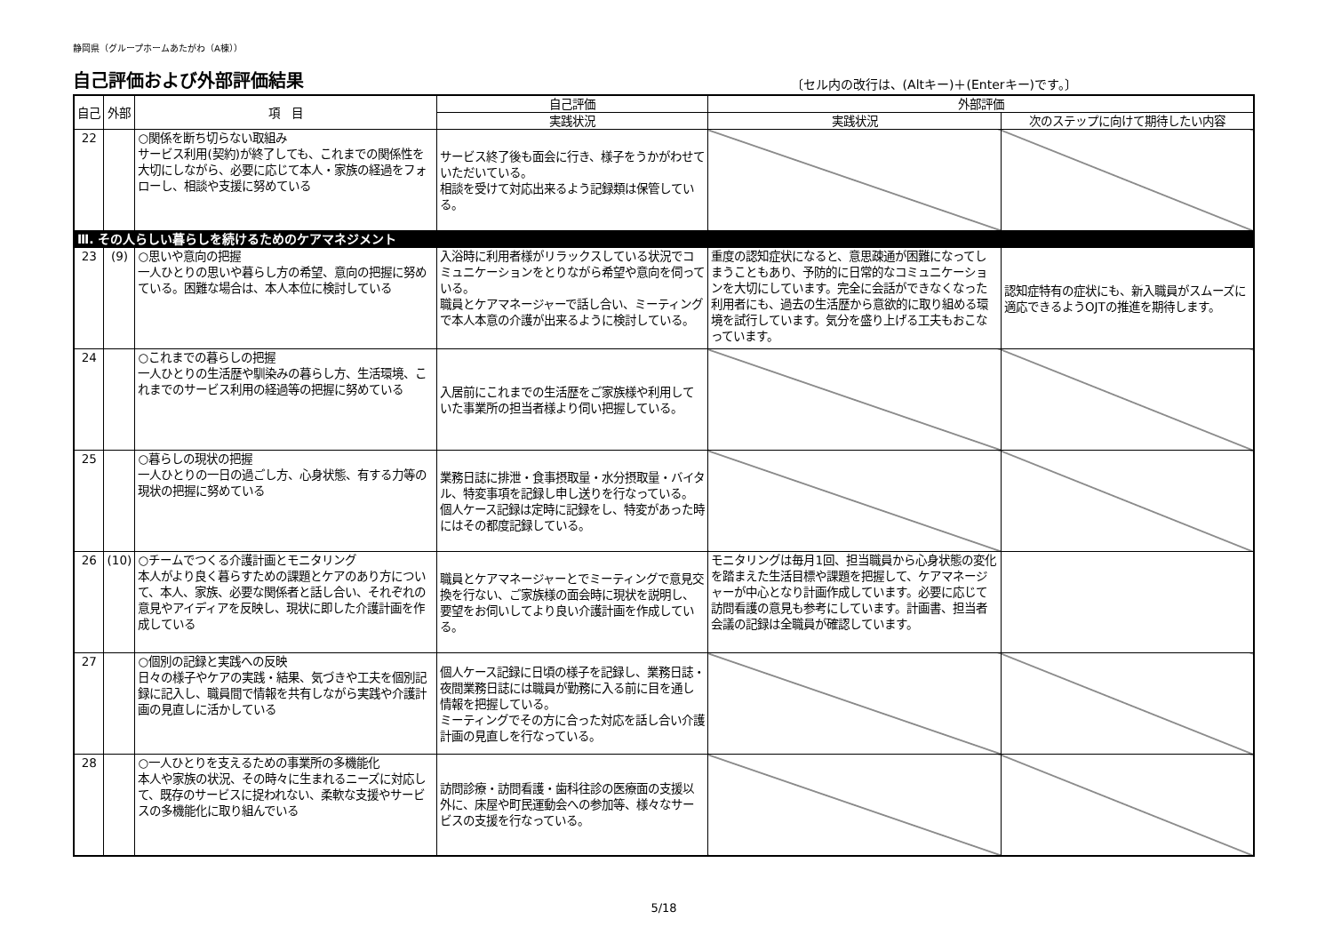静岡県（グループホームあたがわ（A棟））
自己評価および外部評価結果
〔セル内の改行は、(Altキー)＋(Enterキー)です。〕
| 自己 | 外部 | 項 目 | 自己評価 | 外部評価 | |
| --- | --- | --- | --- | --- | --- |
| | | | 実践状況 | 実践状況 | 次のステップに向けて期待したい内容 |
| 22 | | ○関係を断ち切らない取組み サービス利用(契約)が終了しても、これまでの関係性を大切にしながら、必要に応じて本人・家族の経過をフォローし、相談や支援に努めている | サービス終了後も面会に行き、様子をうかがわせていただいている。 相談を受けて対応出来るよう記録類は保管している。 | | |
| Ⅲ. その人らしい暮らしを続けるためのケアマネジメント | | | | | |
| 23 | (9) | ○思いや意向の把握 一人ひとりの思いや暮らし方の希望、意向の把握に努めている。困難な場合は、本人本位に検討している | 入浴時に利用者様がリラックスしている状況でコミュニケーションをとりながら希望や意向を伺っている。 職員とケアマネージャーで話し合い、ミーティングで本人本意の介護が出来るように検討している。 | 重度の認知症状になると、意思疎通が困難になってしまうこともあり、予防的に日常的なコミュニケーションを大切にしています。完全に会話ができなくなった利用者にも、過去の生活歴から意欲的に取り組める環境を試行しています。気分を盛り上げる工夫もおこなっています。 | 認知症特有の症状にも、新入職員がスムーズに適応できるようOJTの推進を期待します。 |
| 24 | | ○これまでの暮らしの把握 一人ひとりの生活歴や馴染みの暮らし方、生活環境、これまでのサービス利用の経過等の把握に努めている | 入居前にこれまでの生活歴をご家族様や利用していた事業所の担当者様より伺い把握している。 | | |
| 25 | | ○暮らしの現状の把握 一人ひとりの一日の過ごし方、心身状態、有する力等の現状の把握に努めている | 業務日誌に排泄・食事摂取量・水分摂取量・バイタル、特変事項を記録し申し送りを行なっている。 個人ケース記録は定時に記録をし、特変があった時にはその都度記録している。 | | |
| 26 | (10) | ○チームでつくる介護計画とモニタリング 本人がより良く暮らすための課題とケアのあり方について、本人、家族、必要な関係者と話し合い、それぞれの意見やアイディアを反映し、現状に即した介護計画を作成している | 職員とケアマネージャーとでミーティングで意見交換を行ない、ご家族様の面会時に現状を説明し、要望をお伺いしてより良い介護計画を作成している。 | モニタリングは毎月1回、担当職員から心身状態の変化を踏まえた生活目標や課題を把握して、ケアマネージャーが中心となり計画作成しています。必要に応じて訪問看護の意見も参考にしています。計画書、担当者会議の記録は全職員が確認しています。 | |
| 27 | | ○個別の記録と実践への反映 日々の様子やケアの実践・結果、気づきや工夫を個別記録に記入し、職員間で情報を共有しながら実践や介護計画の見直しに活かしている | 個人ケース記録に日頃の様子を記録し、業務日誌・夜間業務日誌には職員が勤務に入る前に目を通し情報を把握している。 ミーティングでその方に合った対応を話し合い介護計画の見直しを行なっている。 | | |
| 28 | | ○一人ひとりを支えるための事業所の多機能化 本人や家族の状況、その時々に生まれるニーズに対応して、既存のサービスに捉われない、柔軟な支援やサービスの多機能化に取り組んでいる | 訪問診療・訪問看護・歯科往診の医療面の支援以外に、床屋や町民運動会への参加等、様々なサービスの支援を行なっている。 | | |
5/18